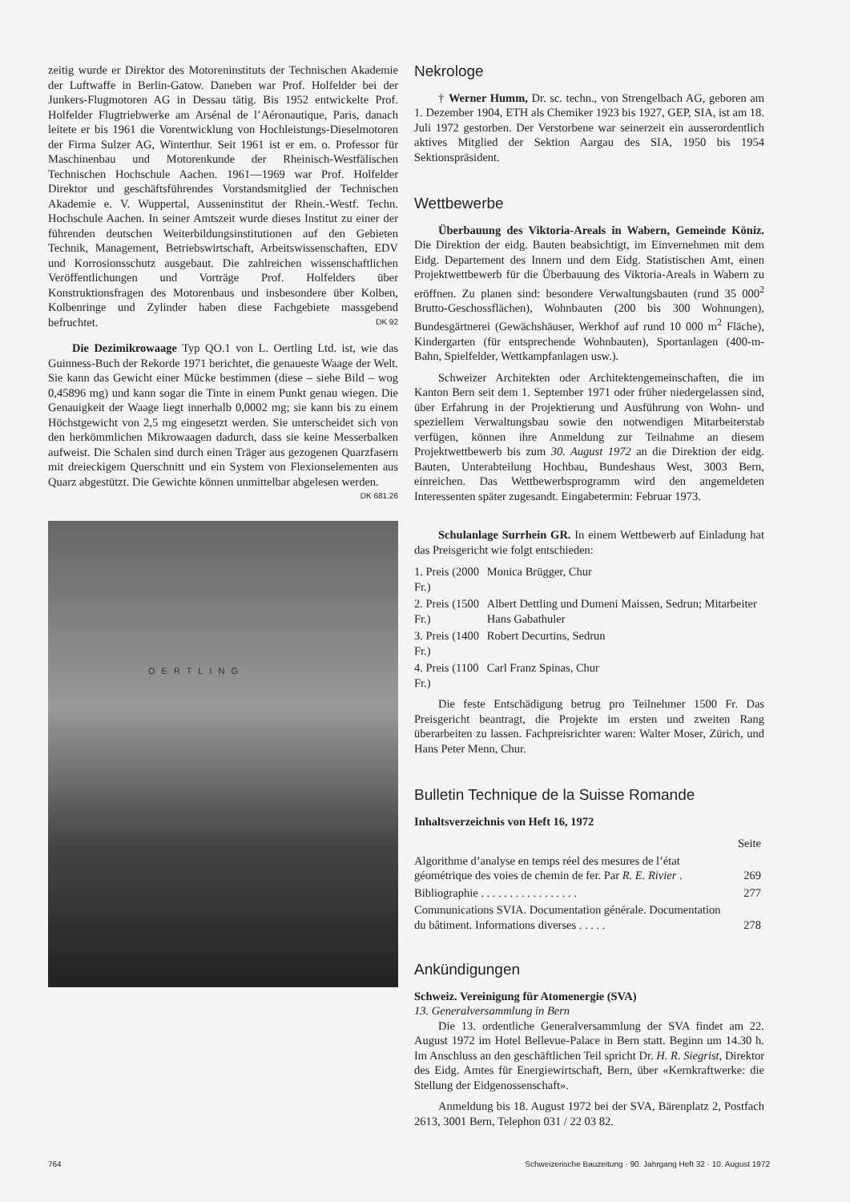zeitig wurde er Direktor des Motoreninstituts der Technischen Akademie der Luftwaffe in Berlin-Gatow. Daneben war Prof. Holfelder bei der Junkers-Flugmotoren AG in Dessau tätig. Bis 1952 entwickelte Prof. Holfelder Flugtriebwerke am Arsénal de l’Aéronautique, Paris, danach leitete er bis 1961 die Vorentwicklung von Hochleistungs-Dieselmotoren der Firma Sulzer AG, Winterthur. Seit 1961 ist er em. o. Professor für Maschinenbau und Motorenkunde der Rheinisch-Westfälischen Technischen Hochschule Aachen. 1961—1969 war Prof. Holfelder Direktor und geschäftsführendes Vorstandsmitglied der Technischen Akademie e. V. Wuppertal, Ausseninstitut der Rhein.-Westf. Techn. Hochschule Aachen. In seiner Amtszeit wurde dieses Institut zu einer der führenden deutschen Weiterbildungsinstitutionen auf den Gebieten Technik, Management, Betriebswirtschaft, Arbeitswissenschaften, EDV und Korrosionsschutz ausgebaut. Die zahlreichen wissenschaftlichen Veröffentlichungen und Vorträge Prof. Holfelders über Konstruktionsfragen des Motorenbaus und insbesondere über Kolben, Kolbenringe und Zylinder haben diese Fachgebiete massgebend befruchtet. DK 92
Die Dezimikrowaage Typ QO.1 von L. Oertling Ltd. ist, wie das Guinness-Buch der Rekorde 1971 berichtet, die genaueste Waage der Welt. Sie kann das Gewicht einer Mücke bestimmen (diese – siehe Bild – wog 0,45896 mg) und kann sogar die Tinte in einem Punkt genau wiegen. Die Genauigkeit der Waage liegt innerhalb 0,0002 mg; sie kann bis zu einem Höchstgewicht von 2,5 mg eingesetzt werden. Sie unterscheidet sich von den herkömmlichen Mikrowaagen dadurch, dass sie keine Messerbalken aufweist. Die Schalen sind durch einen Träger aus gezogenen Quarzfasern mit dreieckigem Querschnitt und ein System von Flexionselementen aus Quarz abgestützt. Die Gewichte können unmittelbar abgelesen werden. DK 681.26
OERTLING
Nekrologe
† Werner Humm, Dr. sc. techn., von Strengelbach AG, geboren am 1. Dezember 1904, ETH als Chemiker 1923 bis 1927, GEP, SIA, ist am 18. Juli 1972 gestorben. Der Verstorbene war seinerzeit ein ausserordentlich aktives Mitglied der Sektion Aargau des SIA, 1950 bis 1954 Sektionspräsident.
Wettbewerbe
Überbauung des Viktoria-Areals in Wabern, Gemeinde Köniz. Die Direktion der eidg. Bauten beabsichtigt, im Einvernehmen mit dem Eidg. Departement des Innern und dem Eidg. Statistischen Amt, einen Projektwettbewerb für die Überbauung des Viktoria-Areals in Wabern zu eröffnen. Zu planen sind: besondere Verwaltungsbauten (rund 35 000<sup>2</sup> Brutto-Geschossflächen), Wohnbauten (200 bis 300 Wohnungen), Bundesgärtnerei (Gewächshäuser, Werkhof auf rund 10 000 m<sup>2</sup> Fläche), Kindergarten (für entsprechende Wohnbauten), Sportanlagen (400-m-Bahn, Spielfelder, Wettkampfanlagen usw.).
Schweizer Architekten oder Architektengemeinschaften, die im Kanton Bern seit dem 1. September 1971 oder früher niedergelassen sind, über Erfahrung in der Projektierung und Ausführung von Wohn- und speziellem Verwaltungsbau sowie den notwendigen Mitarbeiterstab verfügen, können ihre Anmeldung zur Teilnahme an diesem Projektwettbewerb bis zum 30. August 1972 an die Direktion der eidg. Bauten, Unterabteilung Hochbau, Bundeshaus West, 3003 Bern, einreichen. Das Wettbewerbsprogramm wird den angemeldeten Interessenten später zugesandt. Eingabetermin: Februar 1973.
Schulanlage Surrhein GR. In einem Wettbewerb auf Einladung hat das Preisgericht wie folgt entschieden:
| 1. Preis (2000 Fr.) | Monica Brügger, Chur |
| 2. Preis (1500 Fr.) | Albert Dettling und Dumeni Maissen, Sedrun; Mitarbeiter Hans Gabathuler |
| 3. Preis (1400 Fr.) | Robert Decurtins, Sedrun |
| 4. Preis (1100 Fr.) | Carl Franz Spinas, Chur |
Die feste Entschädigung betrug pro Teilnehmer 1500 Fr. Das Preisgericht beantragt, die Projekte im ersten und zweiten Rang überarbeiten zu lassen. Fachpreisrichter waren: Walter Moser, Zürich, und Hans Peter Menn, Chur.
Bulletin Technique de la Suisse Romande
Inhaltsverzeichnis von Heft 16, 1972
| | Seite |
| Algorithme d’analyse en temps réel des mesures de l’état géométrique des voies de chemin de fer. Par R. E. Rivier . | 269 |
| Bibliographie . . . . . . . . . . . . . . . . . | 277 |
| Communications SVIA. Documentation générale. Documentation du bâtiment. Informations diverses . . . . . | 278 |
Ankündigungen
Schweiz. Vereinigung für Atomenergie (SVA)
13. Generalversammlung in Bern
Die 13. ordentliche Generalversammlung der SVA findet am 22. August 1972 im Hotel Bellevue-Palace in Bern statt. Beginn um 14.30 h. Im Anschluss an den geschäftlichen Teil spricht Dr. H. R. Siegrist, Direktor des Eidg. Amtes für Energiewirtschaft, Bern, über «Kernkraftwerke: die Stellung der Eidgenossenschaft».
Anmeldung bis 18. August 1972 bei der SVA, Bärenplatz 2, Postfach 2613, 3001 Bern, Telephon 031 / 22 03 82.
764 Schweizerische Bauzeitung · 90. Jahrgang Heft 32 · 10. August 1972